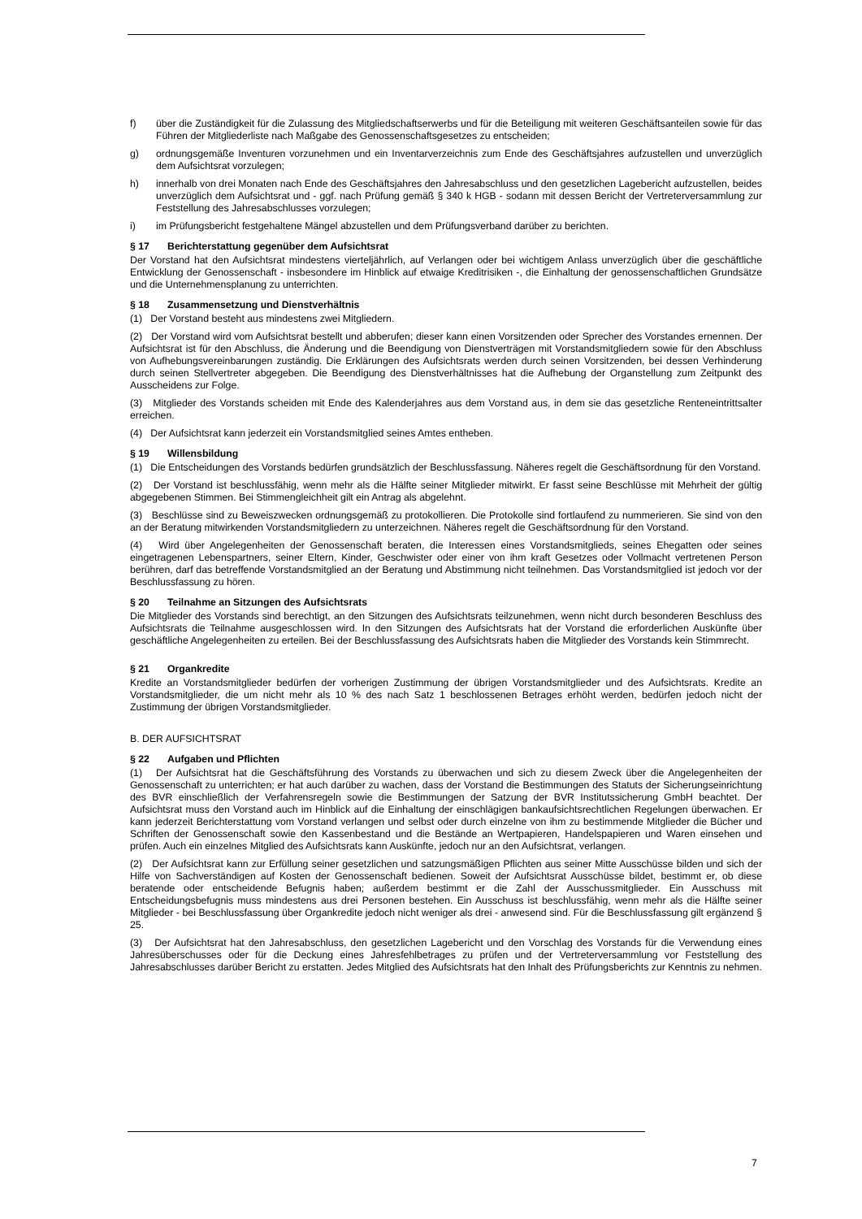f) über die Zuständigkeit für die Zulassung des Mitgliedschaftserwerbs und für die Beteiligung mit weiteren Geschäftsanteilen sowie für das Führen der Mitgliederliste nach Maßgabe des Genossenschaftsgesetzes zu entscheiden;
g) ordnungsgemäße Inventuren vorzunehmen und ein Inventarverzeichnis zum Ende des Geschäftsjahres aufzustellen und unverzüglich dem Aufsichtsrat vorzulegen;
h) innerhalb von drei Monaten nach Ende des Geschäftsjahres den Jahresabschluss und den gesetzlichen Lagebericht aufzustellen, beides unverzüglich dem Aufsichtsrat und - ggf. nach Prüfung gemäß § 340 k HGB - sodann mit dessen Bericht der Vertreterversammlung zur Feststellung des Jahresabschlusses vorzulegen;
i) im Prüfungsbericht festgehaltene Mängel abzustellen und dem Prüfungsverband darüber zu berichten.
§ 17 Berichterstattung gegenüber dem Aufsichtsrat
Der Vorstand hat den Aufsichtsrat mindestens vierteljährlich, auf Verlangen oder bei wichtigem Anlass unverzüglich über die geschäftliche Entwicklung der Genossenschaft - insbesondere im Hinblick auf etwaige Kreditrisiken -, die Einhaltung der genossenschaftlichen Grundsätze und die Unternehmensplanung zu unterrichten.
§ 18 Zusammensetzung und Dienstverhältnis
(1) Der Vorstand besteht aus mindestens zwei Mitgliedern.
(2) Der Vorstand wird vom Aufsichtsrat bestellt und abberufen; dieser kann einen Vorsitzenden oder Sprecher des Vorstandes ernennen. Der Aufsichtsrat ist für den Abschluss, die Änderung und die Beendigung von Dienstverträgen mit Vorstandsmitgliedern sowie für den Abschluss von Aufhebungsvereinbarungen zuständig. Die Erklärungen des Aufsichtsrats werden durch seinen Vorsitzenden, bei dessen Verhinderung durch seinen Stellvertreter abgegeben. Die Beendigung des Dienstverhältnisses hat die Aufhebung der Organstellung zum Zeitpunkt des Ausscheidens zur Folge.
(3) Mitglieder des Vorstands scheiden mit Ende des Kalenderjahres aus dem Vorstand aus, in dem sie das gesetzliche Renteneintrittsalter erreichen.
(4) Der Aufsichtsrat kann jederzeit ein Vorstandsmitglied seines Amtes entheben.
§ 19 Willensbildung
(1) Die Entscheidungen des Vorstands bedürfen grundsätzlich der Beschlussfassung. Näheres regelt die Geschäftsordnung für den Vorstand.
(2) Der Vorstand ist beschlussfähig, wenn mehr als die Hälfte seiner Mitglieder mitwirkt. Er fasst seine Beschlüsse mit Mehrheit der gültig abgegebenen Stimmen. Bei Stimmengleichheit gilt ein Antrag als abgelehnt.
(3) Beschlüsse sind zu Beweiszwecken ordnungsgemäß zu protokollieren. Die Protokolle sind fortlaufend zu nummerieren. Sie sind von den an der Beratung mitwirkenden Vorstandsmitgliedern zu unterzeichnen. Näheres regelt die Geschäftsordnung für den Vorstand.
(4) Wird über Angelegenheiten der Genossenschaft beraten, die Interessen eines Vorstandsmitglieds, seines Ehegatten oder seines eingetragenen Lebenspartners, seiner Eltern, Kinder, Geschwister oder einer von ihm kraft Gesetzes oder Vollmacht vertretenen Person berühren, darf das betreffende Vorstandsmitglied an der Beratung und Abstimmung nicht teilnehmen. Das Vorstandsmitglied ist jedoch vor der Beschlussfassung zu hören.
§ 20 Teilnahme an Sitzungen des Aufsichtsrats
Die Mitglieder des Vorstands sind berechtigt, an den Sitzungen des Aufsichtsrats teilzunehmen, wenn nicht durch besonderen Beschluss des Aufsichtsrats die Teilnahme ausgeschlossen wird. In den Sitzungen des Aufsichtsrats hat der Vorstand die erforderlichen Auskünfte über geschäftliche Angelegenheiten zu erteilen. Bei der Beschlussfassung des Aufsichtsrats haben die Mitglieder des Vorstands kein Stimmrecht.
§ 21 Organkredite
Kredite an Vorstandsmitglieder bedürfen der vorherigen Zustimmung der übrigen Vorstandsmitglieder und des Aufsichtsrats. Kredite an Vorstandsmitglieder, die um nicht mehr als 10 % des nach Satz 1 beschlossenen Betrages erhöht werden, bedürfen jedoch nicht der Zustimmung der übrigen Vorstandsmitglieder.
B. DER AUFSICHTSRAT
§ 22 Aufgaben und Pflichten
(1) Der Aufsichtsrat hat die Geschäftsführung des Vorstands zu überwachen und sich zu diesem Zweck über die Angelegenheiten der Genossenschaft zu unterrichten; er hat auch darüber zu wachen, dass der Vorstand die Bestimmungen des Statuts der Sicherungseinrichtung des BVR einschließlich der Verfahrensregeln sowie die Bestimmungen der Satzung der BVR Institutssicherung GmbH beachtet. Der Aufsichtsrat muss den Vorstand auch im Hinblick auf die Einhaltung der einschlägigen bankaufsichtsrechtlichen Regelungen überwachen. Er kann jederzeit Berichterstattung vom Vorstand verlangen und selbst oder durch einzelne von ihm zu bestimmende Mitglieder die Bücher und Schriften der Genossenschaft sowie den Kassenbestand und die Bestände an Wertpapieren, Handelspapieren und Waren einsehen und prüfen. Auch ein einzelnes Mitglied des Aufsichtsrats kann Auskünfte, jedoch nur an den Aufsichtsrat, verlangen.
(2) Der Aufsichtsrat kann zur Erfüllung seiner gesetzlichen und satzungsmäßigen Pflichten aus seiner Mitte Ausschüsse bilden und sich der Hilfe von Sachverständigen auf Kosten der Genossenschaft bedienen. Soweit der Aufsichtsrat Ausschüsse bildet, bestimmt er, ob diese beratende oder entscheidende Befugnis haben; außerdem bestimmt er die Zahl der Ausschussmitglieder. Ein Ausschuss mit Entscheidungsbefugnis muss mindestens aus drei Personen bestehen. Ein Ausschuss ist beschlussfähig, wenn mehr als die Hälfte seiner Mitglieder - bei Beschlussfassung über Organkredite jedoch nicht weniger als drei - anwesend sind. Für die Beschlussfassung gilt ergänzend § 25.
(3) Der Aufsichtsrat hat den Jahresabschluss, den gesetzlichen Lagebericht und den Vorschlag des Vorstands für die Verwendung eines Jahresüberschusses oder für die Deckung eines Jahresfehlbetrages zu prüfen und der Vertreterversammlung vor Feststellung des Jahresabschlusses darüber Bericht zu erstatten. Jedes Mitglied des Aufsichtsrats hat den Inhalt des Prüfungsberichts zur Kenntnis zu nehmen.
7